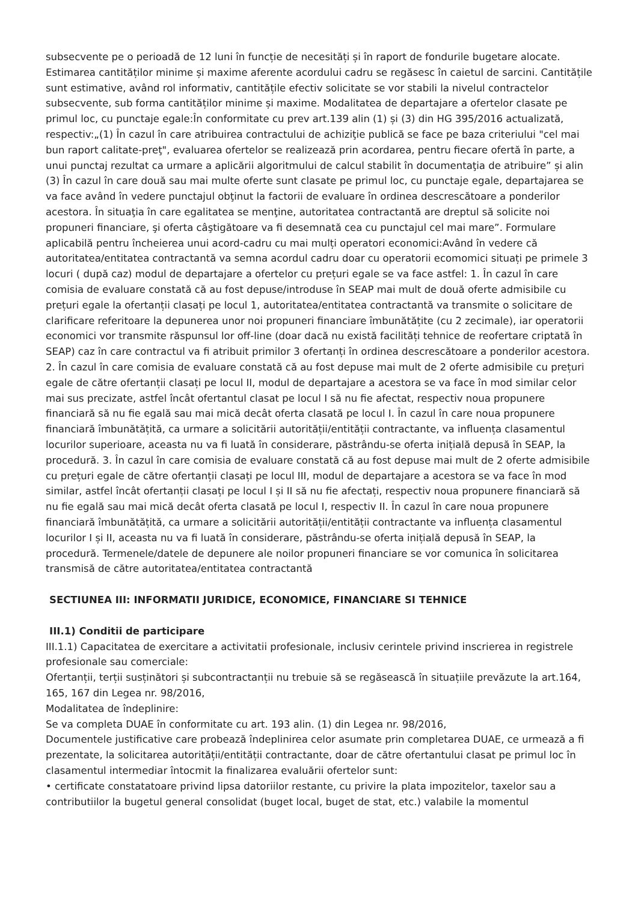subsecvente pe o perioadă de 12 luni în funcție de necesități și în raport de fondurile bugetare alocate. Estimarea cantităților minime și maxime aferente acordului cadru se regăsesc în caietul de sarcini. Cantitățile sunt estimative, având rol informativ, cantitățile efectiv solicitate se vor stabili la nivelul contractelor subsecvente, sub forma cantităților minime și maxime. Modalitatea de departajare a ofertelor clasate pe primul loc, cu punctaje egale:În conformitate cu prev art.139 alin (1) și (3) din HG 395/2016 actualizată, respectiv:„(1) În cazul în care atribuirea contractului de achiziţie publică se face pe baza criteriului "cel mai bun raport calitate-preţ", evaluarea ofertelor se realizează prin acordarea, pentru fiecare ofertă în parte, a unui punctaj rezultat ca urmare a aplicării algoritmului de calcul stabilit în documentaţia de atribuire” și alin (3) În cazul în care două sau mai multe oferte sunt clasate pe primul loc, cu punctaje egale, departajarea se va face având în vedere punctajul obţinut la factorii de evaluare în ordinea descrescătoare a ponderilor acestora. În situaţia în care egalitatea se menţine, autoritatea contractantă are dreptul să solicite noi propuneri financiare, şi oferta câştigătoare va fi desemnată cea cu punctajul cel mai mare”. Formulare aplicabilă pentru încheierea unui acord-cadru cu mai mulți operatori economici:Având în vedere că autoritatea/entitatea contractantă va semna acordul cadru doar cu operatorii ecomomici situați pe primele 3 locuri ( după caz) modul de departajare a ofertelor cu prețuri egale se va face astfel: 1. În cazul în care comisia de evaluare constată că au fost depuse/introduse în SEAP mai mult de două oferte admisibile cu prețuri egale la ofertanții clasați pe locul 1, autoritatea/entitatea contractantă va transmite o solicitare de clarificare referitoare la depunerea unor noi propuneri financiare îmbunătățite (cu 2 zecimale), iar operatorii economici vor transmite răspunsul lor off-line (doar dacă nu există facilități tehnice de reofertare criptată în SEAP) caz în care contractul va fi atribuit primilor 3 ofertanți în ordinea descrescătoare a ponderilor acestora. 2. În cazul în care comisia de evaluare constată că au fost depuse mai mult de 2 oferte admisibile cu prețuri egale de către ofertanții clasați pe locul II, modul de departajare a acestora se va face în mod similar celor mai sus precizate, astfel încât ofertantul clasat pe locul I să nu fie afectat, respectiv noua propunere financiară să nu fie egală sau mai mică decât oferta clasată pe locul I. În cazul în care noua propunere financiară îmbunătățită, ca urmare a solicitării autorității/entității contractante, va influența clasamentul locurilor superioare, aceasta nu va fi luată în considerare, păstrându-se oferta inițială depusă în SEAP, la procedură. 3. În cazul în care comisia de evaluare constată că au fost depuse mai mult de 2 oferte admisibile cu prețuri egale de către ofertanții clasați pe locul III, modul de departajare a acestora se va face în mod similar, astfel încât ofertanții clasați pe locul I și II să nu fie afectați, respectiv noua propunere financiară să nu fie egală sau mai mică decât oferta clasată pe locul I, respectiv II. În cazul în care noua propunere financiară îmbunătățită, ca urmare a solicitării autorității/entității contractante va influența clasamentul locurilor I și II, aceasta nu va fi luată în considerare, păstrându-se oferta inițială depusă în SEAP, la procedură. Termenele/datele de depunere ale noilor propuneri financiare se vor comunica în solicitarea transmisă de către autoritatea/entitatea contractantă
SECTIUNEA III: INFORMATII JURIDICE, ECONOMICE, FINANCIARE SI TEHNICE
III.1) Conditii de participare
III.1.1) Capacitatea de exercitare a activitatii profesionale, inclusiv cerintele privind inscrierea in registrele profesionale sau comerciale:
Ofertanții, terții susținători și subcontractanții nu trebuie să se regăsească în situațiile prevăzute la art.164, 165, 167 din Legea nr. 98/2016,
Modalitatea de îndeplinire:
Se va completa DUAE în conformitate cu art. 193 alin. (1) din Legea nr. 98/2016,
Documentele justificative care probează îndeplinirea celor asumate prin completarea DUAE, ce urmează a fi prezentate, la solicitarea autorității/entității contractante, doar de către ofertantului clasat pe primul loc în clasamentul intermediar întocmit la finalizarea evaluării ofertelor sunt:
• certificate constatatoare privind lipsa datoriilor restante, cu privire la plata impozitelor, taxelor sau a contributiilor la bugetul general consolidat (buget local, buget de stat, etc.) valabile la momentul